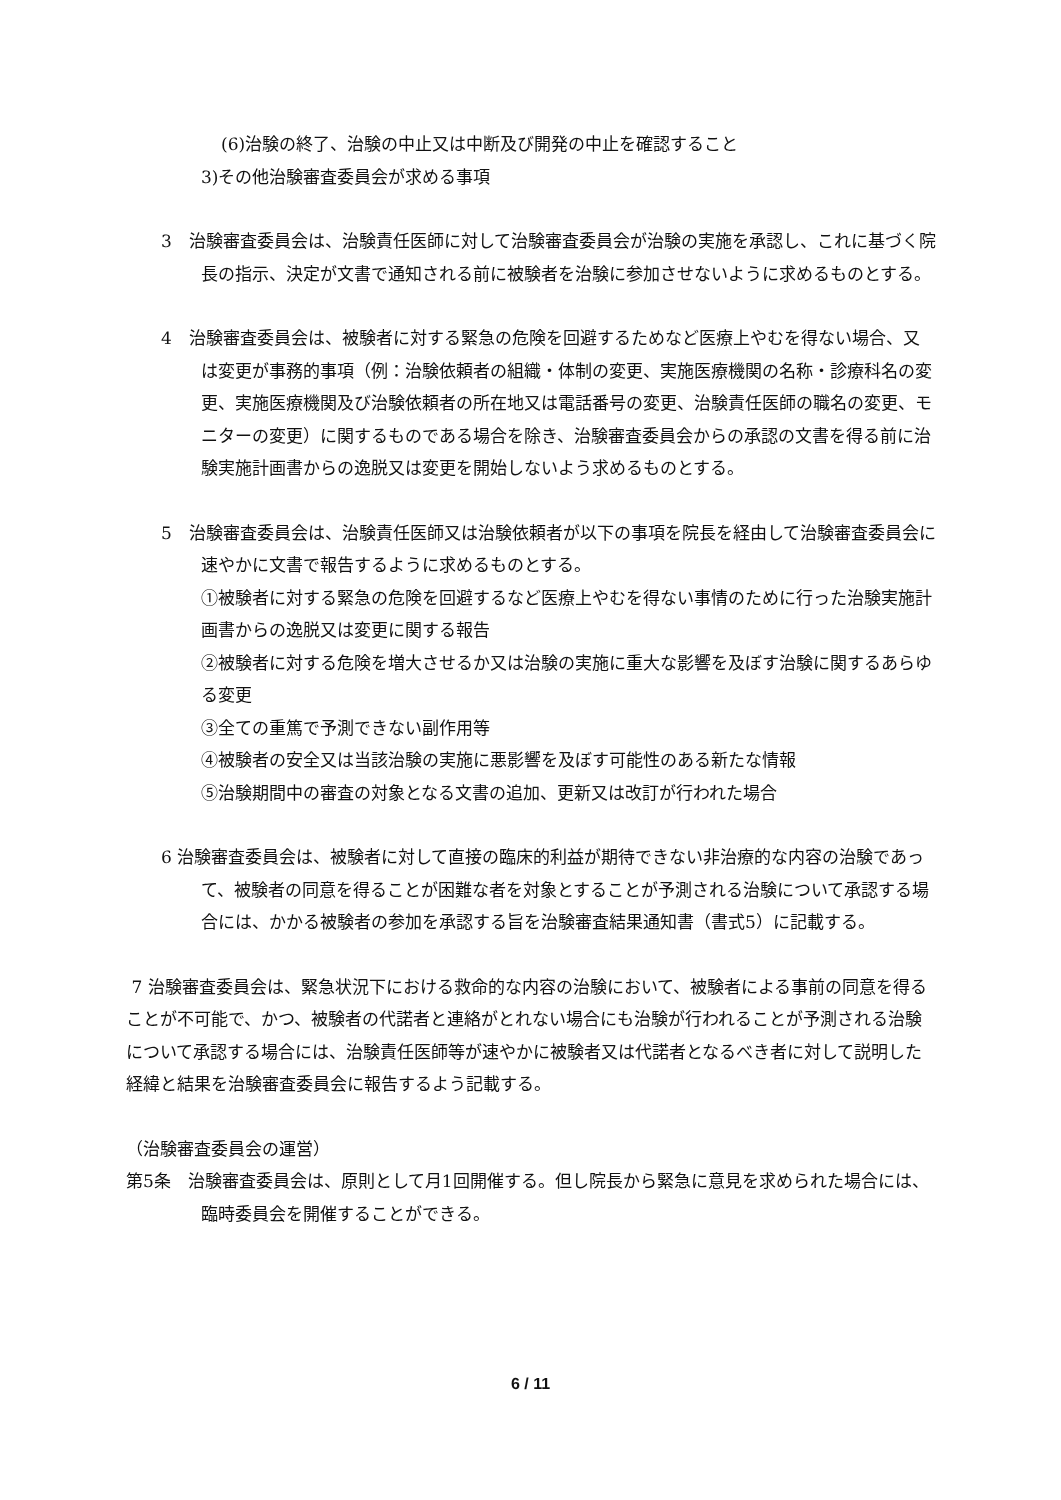(6)治験の終了、治験の中止又は中断及び開発の中止を確認すること
3)その他治験審査委員会が求める事項
3　治験審査委員会は、治験責任医師に対して治験審査委員会が治験の実施を承認し、これに基づく院長の指示、決定が文書で通知される前に被験者を治験に参加させないように求めるものとする。
4　治験審査委員会は、被験者に対する緊急の危険を回避するためなど医療上やむを得ない場合、又は変更が事務的事項（例：治験依頼者の組織・体制の変更、実施医療機関の名称・診療科名の変更、実施医療機関及び治験依頼者の所在地又は電話番号の変更、治験責任医師の職名の変更、モニターの変更）に関するものである場合を除き、治験審査委員会からの承認の文書を得る前に治験実施計画書からの逸脱又は変更を開始しないよう求めるものとする。
5　治験審査委員会は、治験責任医師又は治験依頼者が以下の事項を院長を経由して治験審査委員会に速やかに文書で報告するように求めるものとする。
①被験者に対する緊急の危険を回避するなど医療上やむを得ない事情のために行った治験実施計画書からの逸脱又は変更に関する報告
②被験者に対する危険を増大させるか又は治験の実施に重大な影響を及ぼす治験に関するあらゆる変更
③全ての重篤で予測できない副作用等
④被験者の安全又は当該治験の実施に悪影響を及ぼす可能性のある新たな情報
⑤治験期間中の審査の対象となる文書の追加、更新又は改訂が行われた場合
6 治験審査委員会は、被験者に対して直接の臨床的利益が期待できない非治療的な内容の治験であって、被験者の同意を得ることが困難な者を対象とすることが予測される治験について承認する場合には、かかる被験者の参加を承認する旨を治験審査結果通知書（書式5）に記載する。
7 治験審査委員会は、緊急状況下における救命的な内容の治験において、被験者による事前の同意を得ることが不可能で、かつ、被験者の代諾者と連絡がとれない場合にも治験が行われることが予測される治験について承認する場合には、治験責任医師等が速やかに被験者又は代諾者となるべき者に対して説明した経緯と結果を治験審査委員会に報告するよう記載する。
（治験審査委員会の運営）
第5条　治験審査委員会は、原則として月1回開催する。但し院長から緊急に意見を求められた場合には、臨時委員会を開催することができる。
6 / 11